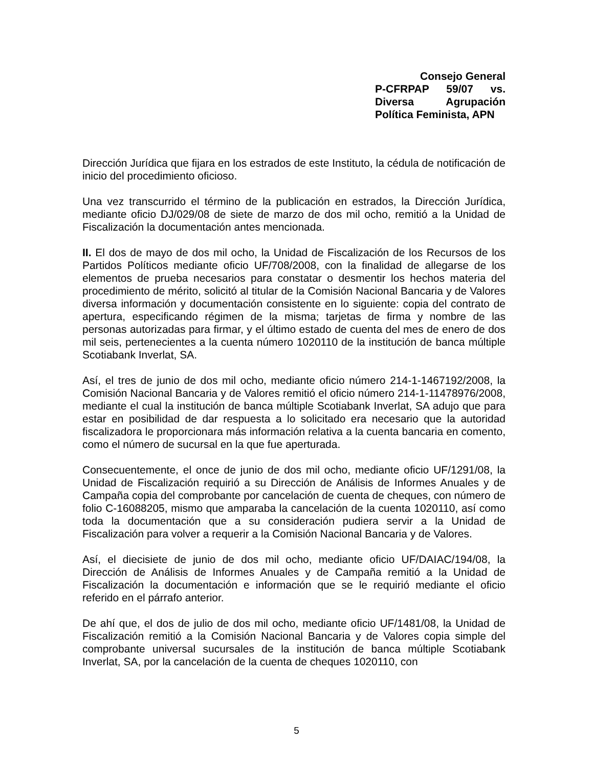Consejo General
P-CFRPAP 59/07 vs. Diversa Agrupación Política Feminista, APN
Dirección Jurídica que fijara en los estrados de este Instituto, la cédula de notificación de inicio del procedimiento oficioso.
Una vez transcurrido el término de la publicación en estrados, la Dirección Jurídica, mediante oficio DJ/029/08 de siete de marzo de dos mil ocho, remitió a la Unidad de Fiscalización la documentación antes mencionada.
II. El dos de mayo de dos mil ocho, la Unidad de Fiscalización de los Recursos de los Partidos Políticos mediante oficio UF/708/2008, con la finalidad de allegarse de los elementos de prueba necesarios para constatar o desmentir los hechos materia del procedimiento de mérito, solicitó al titular de la Comisión Nacional Bancaria y de Valores diversa información y documentación consistente en lo siguiente: copia del contrato de apertura, especificando régimen de la misma; tarjetas de firma y nombre de las personas autorizadas para firmar, y el último estado de cuenta del mes de enero de dos mil seis, pertenecientes a la cuenta número 1020110 de la institución de banca múltiple Scotiabank Inverlat, SA.
Así, el tres de junio de dos mil ocho, mediante oficio número 214-1-1467192/2008, la Comisión Nacional Bancaria y de Valores remitió el oficio número 214-1-11478976/2008, mediante el cual la institución de banca múltiple Scotiabank Inverlat, SA adujo que para estar en posibilidad de dar respuesta a lo solicitado era necesario que la autoridad fiscalizadora le proporcionara más información relativa a la cuenta bancaria en comento, como el número de sucursal en la que fue aperturada.
Consecuentemente, el once de junio de dos mil ocho, mediante oficio UF/1291/08, la Unidad de Fiscalización requirió a su Dirección de Análisis de Informes Anuales y de Campaña copia del comprobante por cancelación de cuenta de cheques, con número de folio C-16088205, mismo que amparaba la cancelación de la cuenta 1020110, así como toda la documentación que a su consideración pudiera servir a la Unidad de Fiscalización para volver a requerir a la Comisión Nacional Bancaria y de Valores.
Así, el diecisiete de junio de dos mil ocho, mediante oficio UF/DAIAC/194/08, la Dirección de Análisis de Informes Anuales y de Campaña remitió a la Unidad de Fiscalización la documentación e información que se le requirió mediante el oficio referido en el párrafo anterior.
De ahí que, el dos de julio de dos mil ocho, mediante oficio UF/1481/08, la Unidad de Fiscalización remitió a la Comisión Nacional Bancaria y de Valores copia simple del comprobante universal sucursales de la institución de banca múltiple Scotiabank Inverlat, SA, por la cancelación de la cuenta de cheques 1020110, con
5